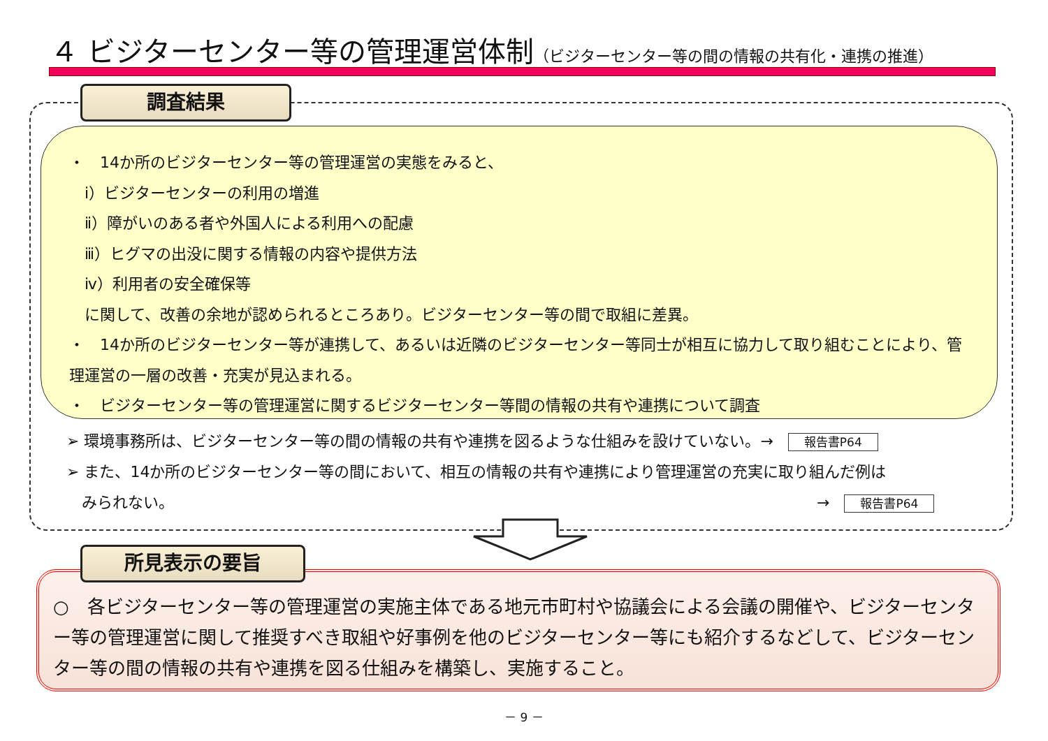４ ビジターセンター等の管理運営体制（ビジターセンター等の間の情報の共有化・連携の推進）
調査結果
・　14か所のビジターセンター等の管理運営の実態をみると、
　ⅰ）ビジターセンターの利用の増進
　ⅱ）障がいのある者や外国人による利用への配慮
　ⅲ）ヒグマの出没に関する情報の内容や提供方法
　ⅳ）利用者の安全確保等
　に関して、改善の余地が認められるところあり。ビジターセンター等の間で取組に差異。
・　14か所のビジターセンター等が連携して、あるいは近隣のビジターセンター等同士が相互に協力して取り組むことにより、管理運営の一層の改善・充実が見込まれる。
・　ビジターセンター等の管理運営に関するビジターセンター等間の情報の共有や連携について調査
➢ 環境事務所は、ビジターセンター等の間の情報の共有や連携を図るような仕組みを設けていない。→ 報告書P64
➢ また、14か所のビジターセンター等の間において、相互の情報の共有や連携により管理運営の充実に取り組んだ例は
　みられない。 → 報告書P64
○　各ビジターセンター等の管理運営の実施主体である地元市町村や協議会による会議の開催や、ビジターセンター等の管理運営に関して推奨すべき取組や好事例を他のビジターセンター等にも紹介するなどして、ビジターセンター等の間の情報の共有や連携を図る仕組みを構築し、実施すること。
所見表示の要旨
－ 9 －